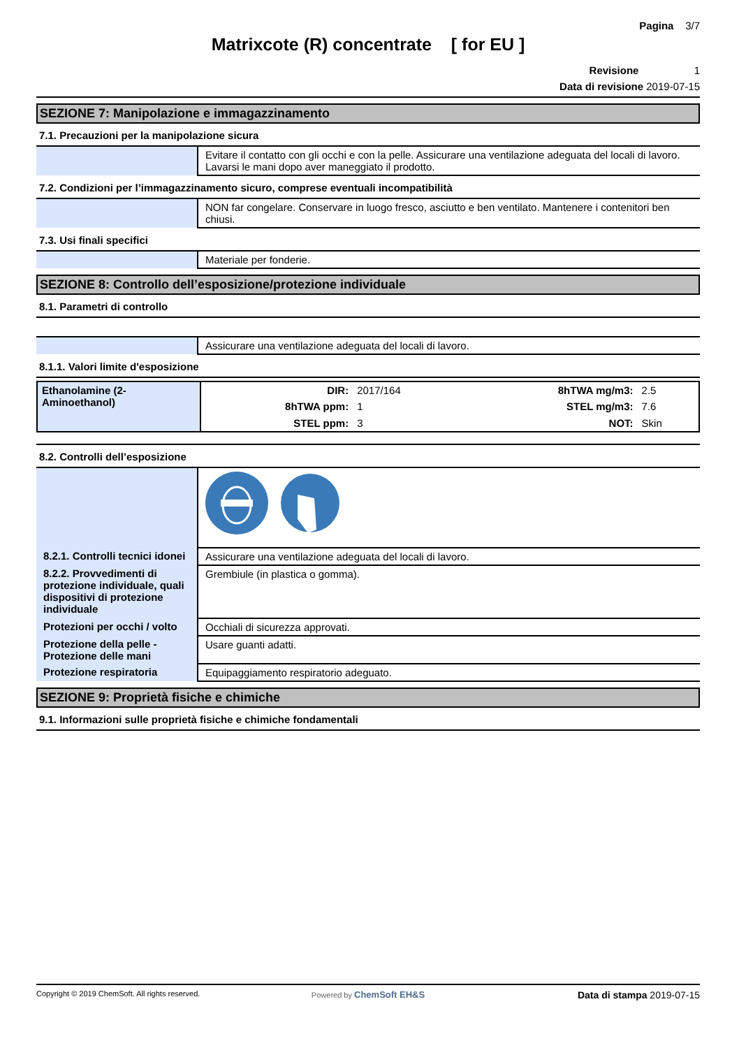Pagina 3/7
Matrixcote (R) concentrate [ for EU ]
Revisione 1
Data di revisione 2019-07-15
SEZIONE 7: Manipolazione e immagazzinamento
7.1. Precauzioni per la manipolazione sicura
| | Evitare il contatto con gli occhi e con la pelle. Assicurare una ventilazione adeguata del locali di lavoro. Lavarsi le mani dopo aver maneggiato il prodotto. |
7.2. Condizioni per l’immagazzinamento sicuro, comprese eventuali incompatibilità
| | NON far congelare. Conservare in luogo fresco, asciutto e ben ventilato. Mantenere i contenitori ben chiusi. |
7.3. Usi finali specifici
| | Materiale per fonderie. |
SEZIONE 8: Controllo dell’esposizione/protezione individuale
8.1. Parametri di controllo
| | Assicurare una ventilazione adeguata del locali di lavoro. |
8.1.1. Valori limite d'esposizione
| Ethanolamine (2-Aminoethanol) | DIR: | 2017/164 | 8hTWA mg/m3: | 2.5 |
| | 8hTWA ppm: | 1 | STEL mg/m3: | 7.6 |
| | STEL ppm: | 3 | NOT: | Skin |
8.2. Controlli dell’esposizione
| 8.2.1. Controlli tecnici idonei | Assicurare una ventilazione adeguata del locali di lavoro. |
| 8.2.2. Provvedimenti di protezione individuale, quali dispositivi di protezione individuale | Grembiule (in plastica o gomma). |
| Protezioni per occhi / volto | Occhiali di sicurezza approvati. |
| Protezione della pelle - Protezione delle mani | Usare guanti adatti. |
| Protezione respiratoria | Equipaggiamento respiratorio adeguato. |
SEZIONE 9: Proprietà fisiche e chimiche
9.1. Informazioni sulle proprietà fisiche e chimiche fondamentali
Copyright © 2019 ChemSoft. All rights reserved.
Powered by ChemSoft EH&S Data di stampa 2019-07-15